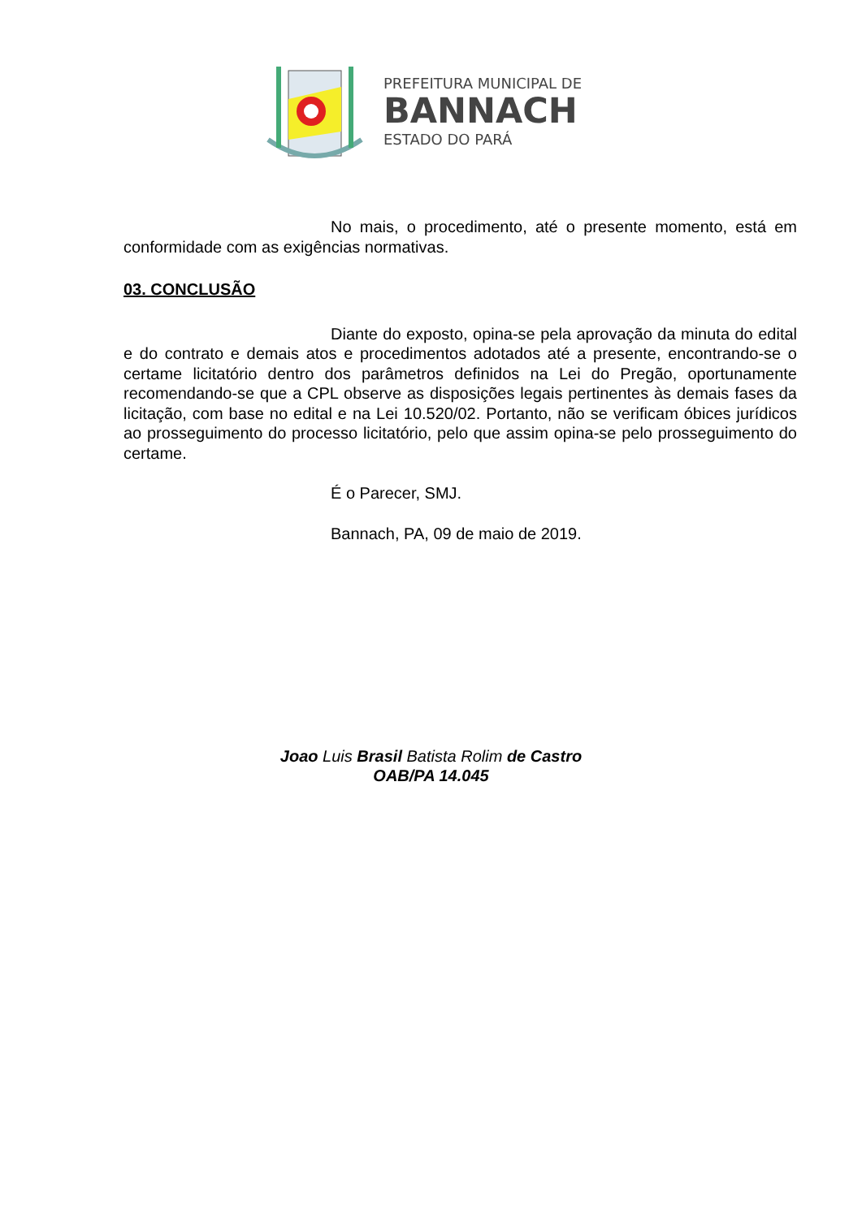PREFEITURA MUNICIPAL DE
BANNACH
ESTADO DO PARÁ
No mais, o procedimento, até o presente momento, está em conformidade com as exigências normativas.
03. CONCLUSÃO
Diante do exposto, opina-se pela aprovação da minuta do edital e do contrato e demais atos e procedimentos adotados até a presente, encontrando-se o certame licitatório dentro dos parâmetros definidos na Lei do Pregão, oportunamente recomendando-se que a CPL observe as disposições legais pertinentes às demais fases da licitação, com base no edital e na Lei 10.520/02. Portanto, não se verificam óbices jurídicos ao prosseguimento do processo licitatório, pelo que assim opina-se pelo prosseguimento do certame.
É o Parecer, SMJ.
Bannach, PA, 09 de maio de 2019.
Joao Luis Brasil Batista Rolim de Castro
OAB/PA 14.045